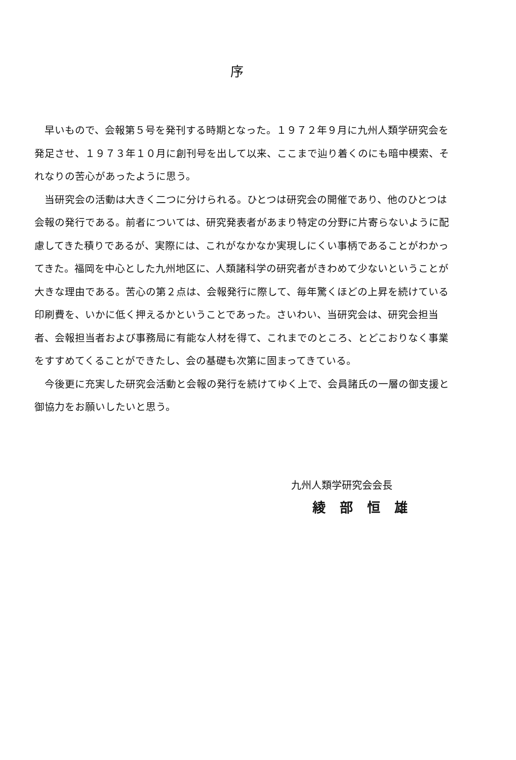序
　早いもので、会報第５号を発刊する時期となった。１９７２年９月に九州人類学研究会を発足させ、１９７３年１０月に創刊号を出して以来、ここまで辿り着くのにも暗中模索、それなりの苦心があったように思う。
　当研究会の活動は大きく二つに分けられる。ひとつは研究会の開催であり、他のひとつは会報の発行である。前者については、研究発表者があまり特定の分野に片寄らないように配慮してきた積りであるが、実際には、これがなかなか実現しにくい事柄であることがわかってきた。福岡を中心とした九州地区に、人類諸科学の研究者がきわめて少ないということが大きな理由である。苦心の第２点は、会報発行に際して、毎年驚くほどの上昇を続けている印刷費を、いかに低く押えるかということであった。さいわい、当研究会は、研究会担当者、会報担当者および事務局に有能な人材を得て、これまでのところ、とどこおりなく事業をすすめてくることができたし、会の基礎も次第に固まってきている。
　今後更に充実した研究会活動と会報の発行を続けてゆく上で、会員諸氏の一層の御支援と御協力をお願いしたいと思う。
九州人類学研究会会長
綾部恒雄